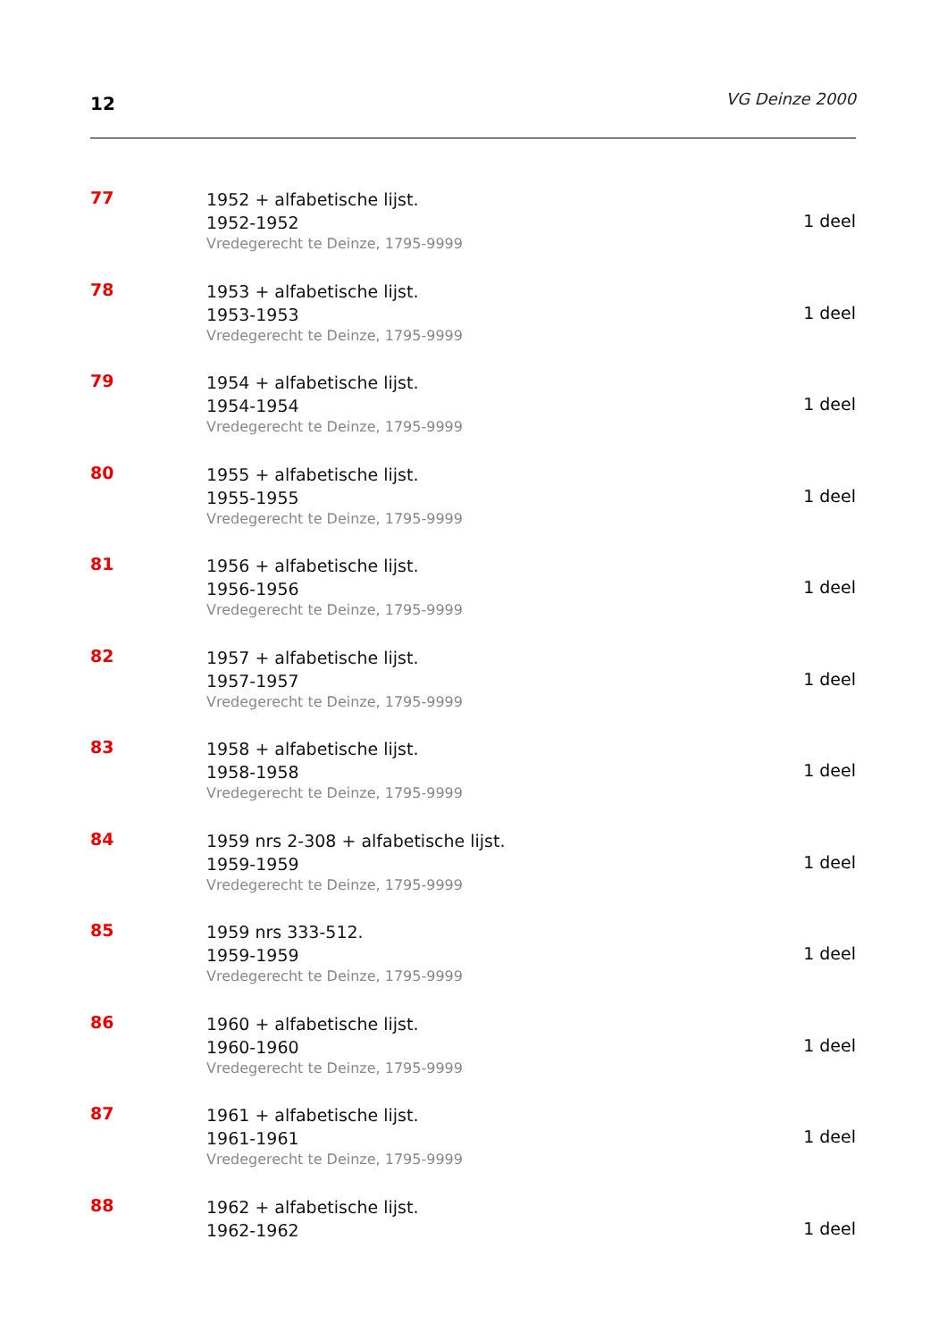12
VG Deinze 2000
77
1952 + alfabetische lijst.
1952-1952
Vredegerecht te Deinze, 1795-9999
1 deel
78
1953 + alfabetische lijst.
1953-1953
Vredegerecht te Deinze, 1795-9999
1 deel
79
1954 + alfabetische lijst.
1954-1954
Vredegerecht te Deinze, 1795-9999
1 deel
80
1955 + alfabetische lijst.
1955-1955
Vredegerecht te Deinze, 1795-9999
1 deel
81
1956 + alfabetische lijst.
1956-1956
Vredegerecht te Deinze, 1795-9999
1 deel
82
1957 + alfabetische lijst.
1957-1957
Vredegerecht te Deinze, 1795-9999
1 deel
83
1958 + alfabetische lijst.
1958-1958
Vredegerecht te Deinze, 1795-9999
1 deel
84
1959 nrs 2-308 + alfabetische lijst.
1959-1959
Vredegerecht te Deinze, 1795-9999
1 deel
85
1959 nrs 333-512.
1959-1959
Vredegerecht te Deinze, 1795-9999
1 deel
86
1960 + alfabetische lijst.
1960-1960
Vredegerecht te Deinze, 1795-9999
1 deel
87
1961 + alfabetische lijst.
1961-1961
Vredegerecht te Deinze, 1795-9999
1 deel
88
1962 + alfabetische lijst.
1962-1962
1 deel